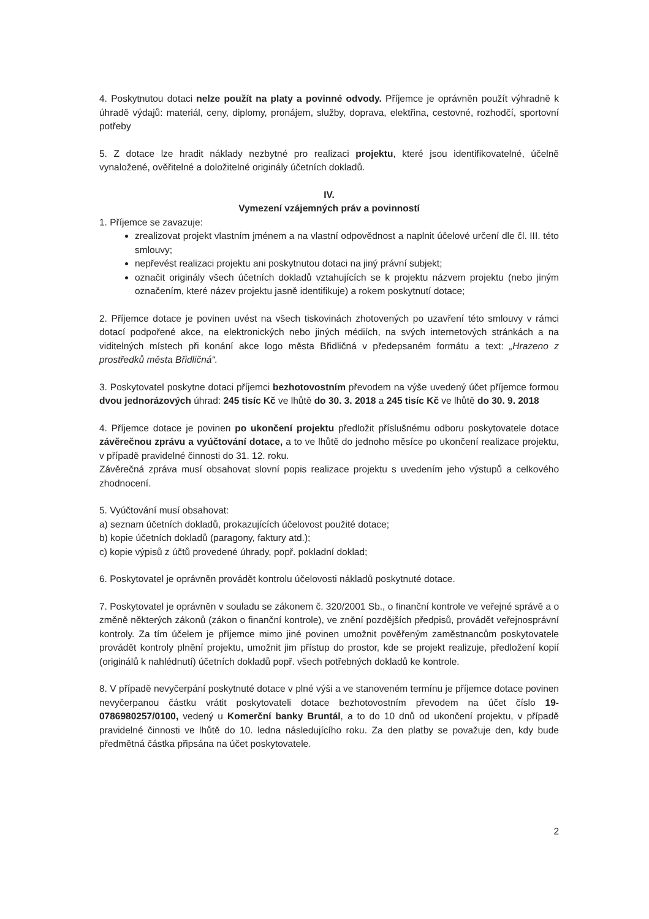4. Poskytnutou dotaci nelze použít na platy a povinné odvody. Příjemce je oprávněn použít výhradně k úhradě výdajů: materiál, ceny, diplomy, pronájem, služby, doprava, elektřina, cestovné, rozhodčí, sportovní potřeby
5. Z dotace lze hradit náklady nezbytné pro realizaci projektu, které jsou identifikovatelné, účelně vynaložené, ověřitelné a doložitelné originály účetních dokladů.
IV.
Vymezení vzájemných práv a povinností
1. Příjemce se zavazuje:
zrealizovat projekt vlastním jménem a na vlastní odpovědnost a naplnit účelové určení dle čl. III. této smlouvy;
nepřevést realizaci projektu ani poskytnutou dotaci na jiný právní subjekt;
označit originály všech účetních dokladů vztahujících se k projektu názvem projektu (nebo jiným označením, které název projektu jasně identifikuje) a rokem poskytnutí dotace;
2. Příjemce dotace je povinen uvést na všech tiskovinách zhotovených po uzavření této smlouvy v rámci dotací podpořené akce, na elektronických nebo jiných médiích, na svých internetových stránkách a na viditelných místech při konání akce logo města Břidličná v předepsaném formátu a text: „Hrazeno z prostředků města Břidličná“.
3. Poskytovatel poskytne dotaci příjemci bezhotovostním převodem na výše uvedený účet příjemce formou dvou jednorázových úhrad: 245 tisíc Kč ve lhůtě do 30. 3. 2018 a 245 tisíc Kč ve lhůtě do 30. 9. 2018
4. Příjemce dotace je povinen po ukončení projektu předložit příslušnému odboru poskytovatele dotace závěrečnou zprávu a vyúčtování dotace, a to ve lhůtě do jednoho měsíce po ukončení realizace projektu, v případě pravidelné činnosti do 31. 12. roku.
Závěrečná zpráva musí obsahovat slovní popis realizace projektu s uvedením jeho výstupů a celkového zhodnocení.
5. Vyúčtování musí obsahovat:
a) seznam účetních dokladů, prokazujících účelovost použité dotace;
b) kopie účetních dokladů (paragony, faktury atd.);
c) kopie výpisů z účtů provedené úhrady, popř. pokladní doklad;
6. Poskytovatel je oprávněn provádět kontrolu účelovosti nákladů poskytnuté dotace.
7. Poskytovatel je oprávněn v souladu se zákonem č. 320/2001 Sb., o finanční kontrole ve veřejné správě a o změně některých zákonů (zákon o finanční kontrole), ve znění pozdějších předpisů, provádět veřejnosprávní kontroly. Za tím účelem je příjemce mimo jiné povinen umožnit pověřeným zaměstnancům poskytovatele provádět kontroly plnění projektu, umožnit jim přístup do prostor, kde se projekt realizuje, předložení kopií (originálů k nahlédnutí) účetních dokladů popř. všech potřebných dokladů ke kontrole.
8. V případě nevyčerpání poskytnuté dotace v plné výši a ve stanoveném termínu je příjemce dotace povinen nevyčerpanou částku vrátit poskytovateli dotace bezhotovostním převodem na účet číslo 19-0786980257/0100, vedený u Komerční banky Bruntál, a to do 10 dnů od ukončení projektu, v případě pravidelné činnosti ve lhůtě do 10. ledna následujícího roku. Za den platby se považuje den, kdy bude předmětná částka připsána na účet poskytovatele.
2